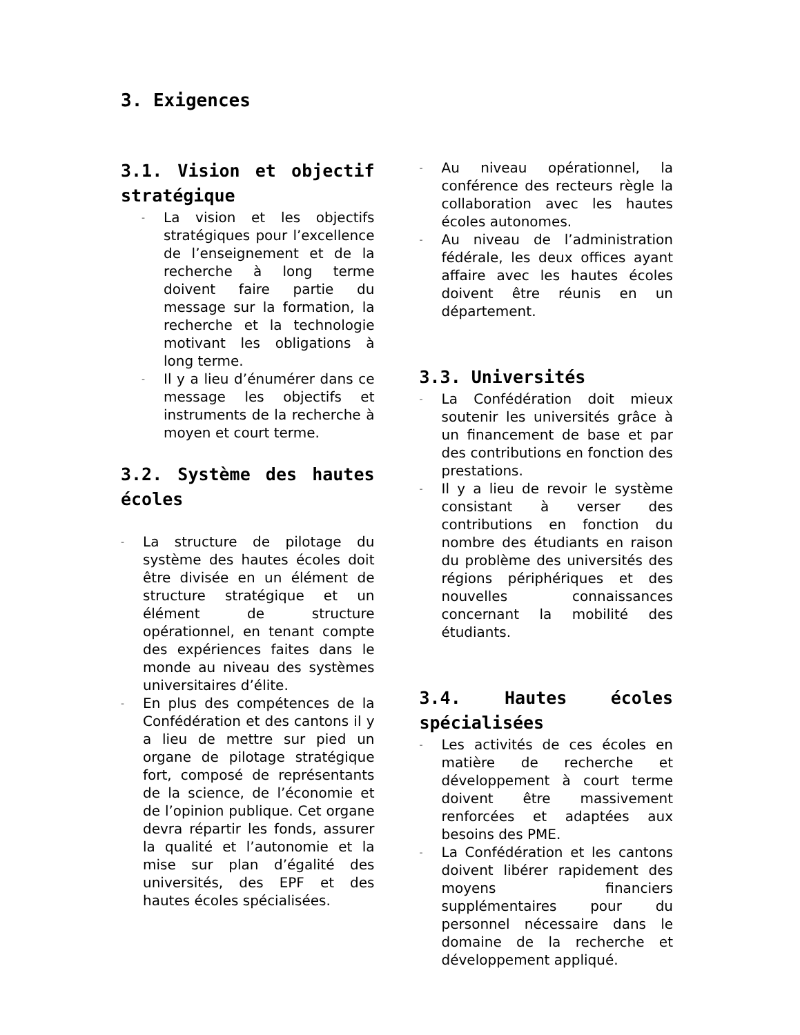3. Exigences
3.1. Vision et objectif stratégique
- La vision et les objectifs stratégiques pour l’excellence de l’enseignement et de la recherche à long terme doivent faire partie du message sur la formation, la recherche et la technologie motivant les obligations à long terme.
- Il y a lieu d’énumérer dans ce message les objectifs et instruments de la recherche à moyen et court terme.
3.2. Système des hautes écoles
- La structure de pilotage du système des hautes écoles doit être divisée en un élément de structure stratégique et un élément de structure opérationnel, en tenant compte des expériences faites dans le monde au niveau des systèmes universitaires d’élite.
- En plus des compétences de la Confédération et des cantons il y a lieu de mettre sur pied un organe de pilotage stratégique fort, composé de représentants de la science, de l’économie et de l’opinion publique. Cet organe devra répartir les fonds, assurer la qualité et l’autonomie et la mise sur plan d’égalité des universités, des EPF et des hautes écoles spécialisées.
- Au niveau opérationnel, la conférence des recteurs règle la collaboration avec les hautes écoles autonomes.
- Au niveau de l’administration fédérale, les deux offices ayant affaire avec les hautes écoles doivent être réunis en un département.
3.3. Universités
- La Confédération doit mieux soutenir les universités grâce à un financement de base et par des contributions en fonction des prestations.
- Il y a lieu de revoir le système consistant à verser des contributions en fonction du nombre des étudiants en raison du problème des universités des régions périphériques et des nouvelles connaissances concernant la mobilité des étudiants.
3.4. Hautes écoles spécialisées
- Les activités de ces écoles en matière de recherche et développement à court terme doivent être massivement renforcées et adaptées aux besoins des PME.
- La Confédération et les cantons doivent libérer rapidement des moyens financiers supplémentaires pour du personnel nécessaire dans le domaine de la recherche et développement appliqué.